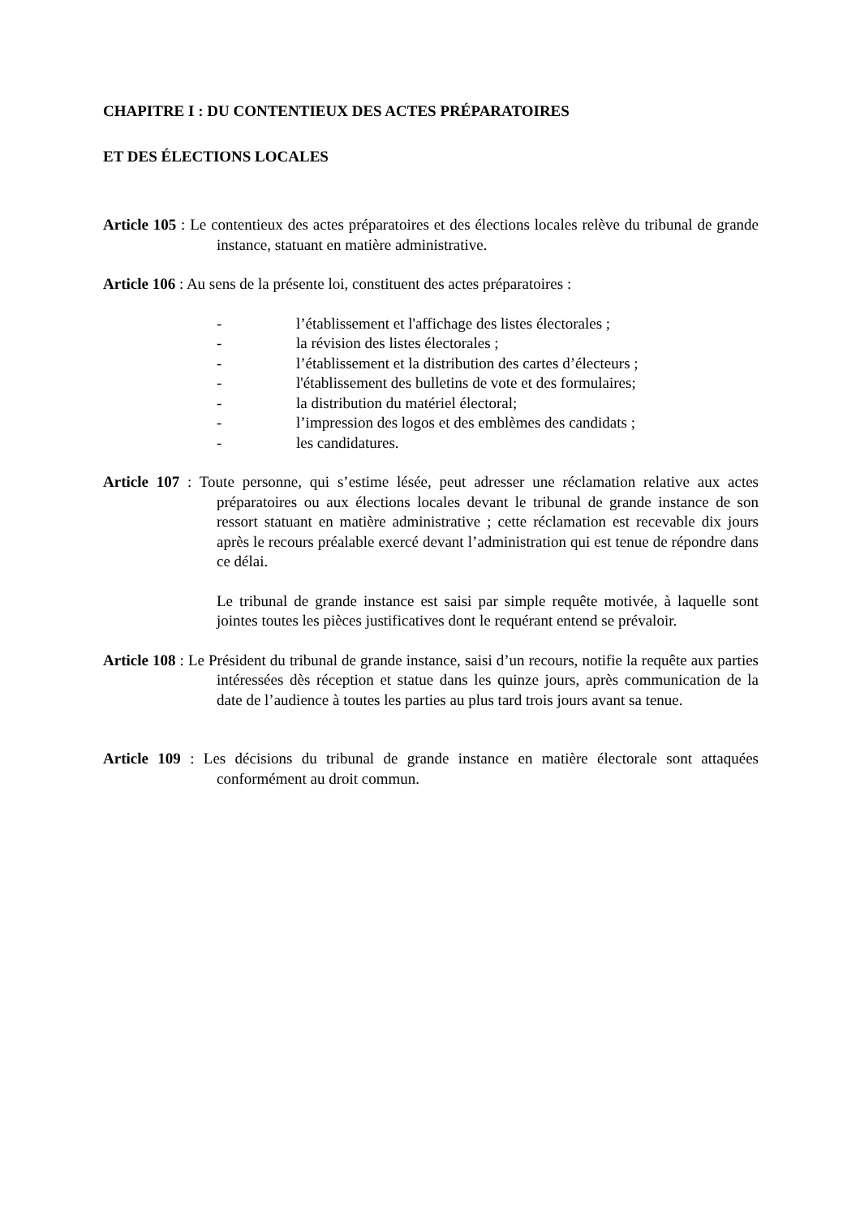CHAPITRE I : DU CONTENTIEUX DES ACTES PRÉPARATOIRES
ET DES ÉLECTIONS LOCALES
Article 105 : Le contentieux des actes préparatoires et des élections locales relève du tribunal de grande instance, statuant en matière administrative.
Article 106 : Au sens de la présente loi, constituent des actes préparatoires :
- l’établissement et l'affichage des listes électorales ;
- la révision des listes électorales ;
- l’établissement et la distribution des cartes d’électeurs ;
- l'établissement des bulletins de vote et des formulaires;
- la distribution du matériel électoral;
- l’impression des logos et des emblèmes des candidats ;
- les candidatures.
Article 107 : Toute personne, qui s’estime lésée, peut adresser une réclamation relative aux actes préparatoires ou aux élections locales devant le tribunal de grande instance de son ressort statuant en matière administrative ; cette réclamation est recevable dix jours après le recours préalable exercé devant l’administration qui est tenue de répondre dans ce délai.
Le tribunal de grande instance est saisi par simple requête motivée, à laquelle sont jointes toutes les pièces justificatives dont le requérant entend se prévaloir.
Article 108 : Le Président du tribunal de grande instance, saisi d’un recours, notifie la requête aux parties intéressées dès réception et statue dans les quinze jours, après communication de la date de l’audience à toutes les parties au plus tard trois jours avant sa tenue.
Article 109 : Les décisions du tribunal de grande instance en matière électorale sont attaquées conformément au droit commun.